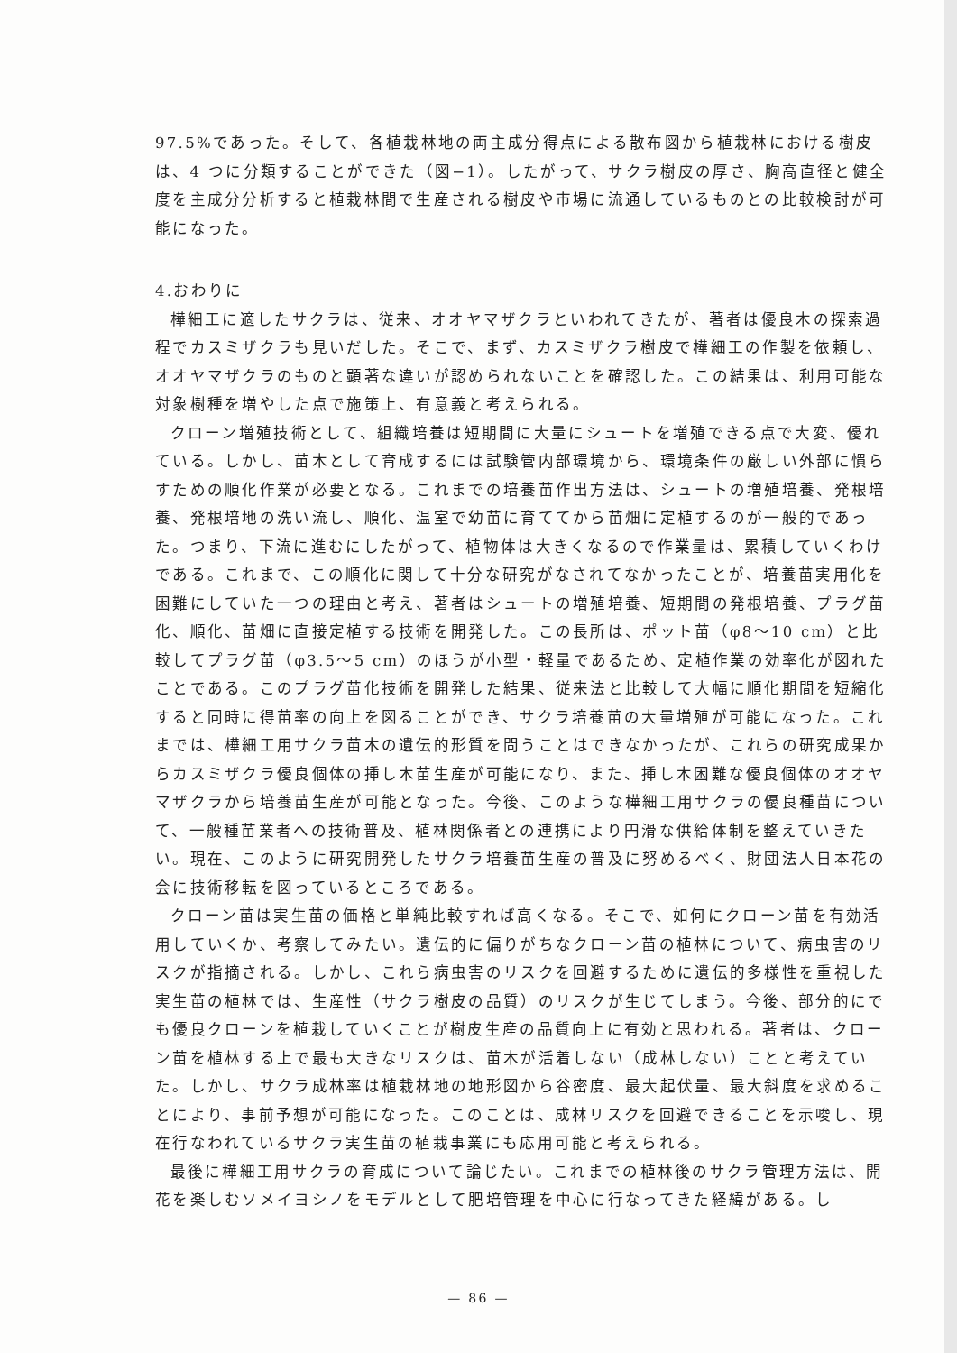97.5%であった。そして、各植栽林地の両主成分得点による散布図から植栽林における樹皮は、4 つに分類することができた（図−1）。したがって、サクラ樹皮の厚さ、胸高直径と健全度を主成分分析すると植栽林間で生産される樹皮や市場に流通しているものとの比較検討が可能になった。
4.おわりに
樺細工に適したサクラは、従来、オオヤマザクラといわれてきたが、著者は優良木の探索過程でカスミザクラも見いだした。そこで、まず、カスミザクラ樹皮で樺細工の作製を依頼し、オオヤマザクラのものと顕著な違いが認められないことを確認した。この結果は、利用可能な対象樹種を増やした点で施策上、有意義と考えられる。
クローン増殖技術として、組織培養は短期間に大量にシュートを増殖できる点で大変、優れている。しかし、苗木として育成するには試験管内部環境から、環境条件の厳しい外部に慣らすための順化作業が必要となる。これまでの培養苗作出方法は、シュートの増殖培養、発根培養、発根培地の洗い流し、順化、温室で幼苗に育ててから苗畑に定植するのが一般的であった。つまり、下流に進むにしたがって、植物体は大きくなるので作業量は、累積していくわけである。これまで、この順化に関して十分な研究がなされてなかったことが、培養苗実用化を困難にしていた一つの理由と考え、著者はシュートの増殖培養、短期間の発根培養、プラグ苗化、順化、苗畑に直接定植する技術を開発した。この長所は、ポット苗（φ8〜10 cm）と比較してプラグ苗（φ3.5〜5 cm）のほうが小型・軽量であるため、定植作業の効率化が図れたことである。このプラグ苗化技術を開発した結果、従来法と比較して大幅に順化期間を短縮化すると同時に得苗率の向上を図ることができ、サクラ培養苗の大量増殖が可能になった。これまでは、樺細工用サクラ苗木の遺伝的形質を問うことはできなかったが、これらの研究成果からカスミザクラ優良個体の挿し木苗生産が可能になり、また、挿し木困難な優良個体のオオヤマザクラから培養苗生産が可能となった。今後、このような樺細工用サクラの優良種苗について、一般種苗業者への技術普及、植林関係者との連携により円滑な供給体制を整えていきたい。現在、このように研究開発したサクラ培養苗生産の普及に努めるべく、財団法人日本花の会に技術移転を図っているところである。
クローン苗は実生苗の価格と単純比較すれば高くなる。そこで、如何にクローン苗を有効活用していくか、考察してみたい。遺伝的に偏りがちなクローン苗の植林について、病虫害のリスクが指摘される。しかし、これら病虫害のリスクを回避するために遺伝的多様性を重視した実生苗の植林では、生産性（サクラ樹皮の品質）のリスクが生じてしまう。今後、部分的にでも優良クローンを植栽していくことが樹皮生産の品質向上に有効と思われる。著者は、クローン苗を植林する上で最も大きなリスクは、苗木が活着しない（成林しない）ことと考えていた。しかし、サクラ成林率は植栽林地の地形図から谷密度、最大起伏量、最大斜度を求めることにより、事前予想が可能になった。このことは、成林リスクを回避できることを示唆し、現在行なわれているサクラ実生苗の植栽事業にも応用可能と考えられる。
最後に樺細工用サクラの育成について論じたい。これまでの植林後のサクラ管理方法は、開花を楽しむソメイヨシノをモデルとして肥培管理を中心に行なってきた経緯がある。し
— 86 —